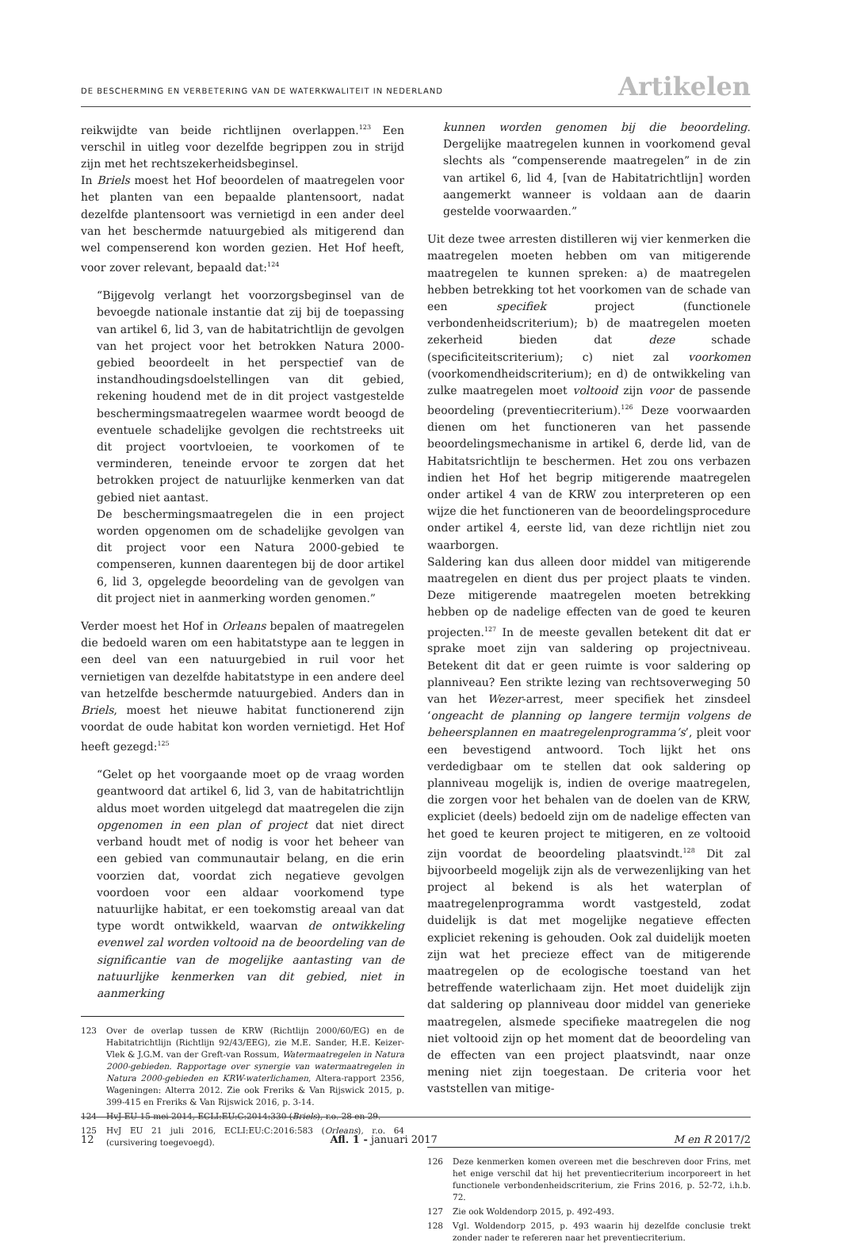DE BESCHERMING EN VERBETERING VAN DE WATERKWALITEIT IN NEDERLAND
Artikelen
reikwijdte van beide richtlijnen overlappen.<sup>123</sup> Een verschil in uitleg voor dezelfde begrippen zou in strijd zijn met het rechtszekerheidsbeginsel.
In Briels moest het Hof beoordelen of maatregelen voor het planten van een bepaalde plantensoort, nadat dezelfde plantensoort was vernietigd in een ander deel van het beschermde natuurgebied als mitigerend dan wel compenserend kon worden gezien. Het Hof heeft, voor zover relevant, bepaald dat:<sup>124</sup>
“Bijgevolg verlangt het voorzorgsbeginsel van de bevoegde nationale instantie dat zij bij de toepassing van artikel 6, lid 3, van de habitatrichtlijn de gevolgen van het project voor het betrokken Natura 2000-gebied beoordeelt in het perspectief van de instandhoudingsdoelstellingen van dit gebied, rekening houdend met de in dit project vastgestelde beschermingsmaatregelen waarmee wordt beoogd de eventuele schadelijke gevolgen die rechtstreeks uit dit project voortvloeien, te voorkomen of te verminderen, teneinde ervoor te zorgen dat het betrokken project de natuurlijke kenmerken van dat gebied niet aantast.
De beschermingsmaatregelen die in een project worden opgenomen om de schadelijke gevolgen van dit project voor een Natura 2000-gebied te compenseren, kunnen daarentegen bij de door artikel 6, lid 3, opgelegde beoordeling van de gevolgen van dit project niet in aanmerking worden genomen.”
Verder moest het Hof in Orleans bepalen of maatregelen die bedoeld waren om een habitatstype aan te leggen in een deel van een natuurgebied in ruil voor het vernietigen van dezelfde habitatstype in een andere deel van hetzelfde beschermde natuurgebied. Anders dan in Briels, moest het nieuwe habitat functionerend zijn voordat de oude habitat kon worden vernietigd. Het Hof heeft gezegd:<sup>125</sup>
“Gelet op het voorgaande moet op de vraag worden geantwoord dat artikel 6, lid 3, van de habitatrichtlijn aldus moet worden uitgelegd dat maatregelen die zijn opgenomen in een plan of project dat niet direct verband houdt met of nodig is voor het beheer van een gebied van communautair belang, en die erin voorzien dat, voordat zich negatieve gevolgen voordoen voor een aldaar voorkomend type natuurlijke habitat, er een toekomstig areaal van dat type wordt ontwikkeld, waarvan de ontwikkeling evenwel zal worden voltooid na de beoordeling van de significantie van de mogelijke aantasting van de natuurlijke kenmerken van dit gebied, niet in aanmerking
123 Over de overlap tussen de KRW (Richtlijn 2000/60/EG) en de Habitatrichtlijn (Richtlijn 92/43/EEG), zie M.E. Sander, H.E. Keizer-Vlek & J.G.M. van der Greft-van Rossum, Watermaatregelen in Natura 2000-gebieden. Rapportage over synergie van watermaatregelen in Natura 2000-gebieden en KRW-waterlichamen, Altera-rapport 2356, Wageningen: Alterra 2012. Zie ook Freriks & Van Rijswick 2015, p. 399-415 en Freriks & Van Rijswick 2016, p. 3-14.
124 HvJ EU 15 mei 2014, ECLI:EU:C:2014:330 (Briels), r.o. 28 en 29.
125 HvJ EU 21 juli 2016, ECLI:EU:C:2016:583 (Orleans), r.o. 64 (cursivering toegevoegd).
kunnen worden genomen bij die beoordeling. Dergelijke maatregelen kunnen in voorkomend geval slechts als “compenserende maatregelen” in de zin van artikel 6, lid 4, [van de Habitatrichtlijn] worden aangemerkt wanneer is voldaan aan de daarin gestelde voorwaarden.”
Uit deze twee arresten distilleren wij vier kenmerken die maatregelen moeten hebben om van mitigerende maatregelen te kunnen spreken: a) de maatregelen hebben betrekking tot het voorkomen van de schade van een specifiek project (functionele verbondenheidscriterium); b) de maatregelen moeten zekerheid bieden dat deze schade (specificiteitscriterium); c) niet zal voorkomen (voorkomendheidscriterium); en d) de ontwikkeling van zulke maatregelen moet voltooid zijn voor de passende beoordeling (preventiecriterium).<sup>126</sup> Deze voorwaarden dienen om het functioneren van het passende beoordelingsmechanisme in artikel 6, derde lid, van de Habitatsrichtlijn te beschermen. Het zou ons verbazen indien het Hof het begrip mitigerende maatregelen onder artikel 4 van de KRW zou interpreteren op een wijze die het functioneren van de beoordelingsprocedure onder artikel 4, eerste lid, van deze richtlijn niet zou waarborgen.
Saldering kan dus alleen door middel van mitigerende maatregelen en dient dus per project plaats te vinden. Deze mitigerende maatregelen moeten betrekking hebben op de nadelige effecten van de goed te keuren projecten.<sup>127</sup> In de meeste gevallen betekent dit dat er sprake moet zijn van saldering op projectniveau. Betekent dit dat er geen ruimte is voor saldering op planniveau? Een strikte lezing van rechtsoverweging 50 van het Wezer-arrest, meer specifiek het zinsdeel ‘ongeacht de planning op langere termijn volgens de beheersplannen en maatregelenprogramma’s’, pleit voor een bevestigend antwoord. Toch lijkt het ons verdedigbaar om te stellen dat ook saldering op planniveau mogelijk is, indien de overige maatregelen, die zorgen voor het behalen van de doelen van de KRW, expliciet (deels) bedoeld zijn om de nadelige effecten van het goed te keuren project te mitigeren, en ze voltooid zijn voordat de beoordeling plaatsvindt.<sup>128</sup> Dit zal bijvoorbeeld mogelijk zijn als de verwezenlijking van het project al bekend is als het waterplan of maatregelenprogramma wordt vastgesteld, zodat duidelijk is dat met mogelijke negatieve effecten expliciet rekening is gehouden. Ook zal duidelijk moeten zijn wat het precieze effect van de mitigerende maatregelen op de ecologische toestand van het betreffende waterlichaam zijn. Het moet duidelijk zijn dat saldering op planniveau door middel van generieke maatregelen, alsmede specifieke maatregelen die nog niet voltooid zijn op het moment dat de beoordeling van de effecten van een project plaatsvindt, naar onze mening niet zijn toegestaan. De criteria voor het vaststellen van mitige-
126 Deze kenmerken komen overeen met die beschreven door Frins, met het enige verschil dat hij het preventiecriterium incorporeert in het functionele verbondenheidscriterium, zie Frins 2016, p. 52-72, i.h.b. 72.
127 Zie ook Woldendorp 2015, p. 492-493.
128 Vgl. Woldendorp 2015, p. 493 waarin hij dezelfde conclusie trekt zonder nader te refereren naar het preventiecriterium.
12 Afl. 1 - januari 2017 M en R 2017/2